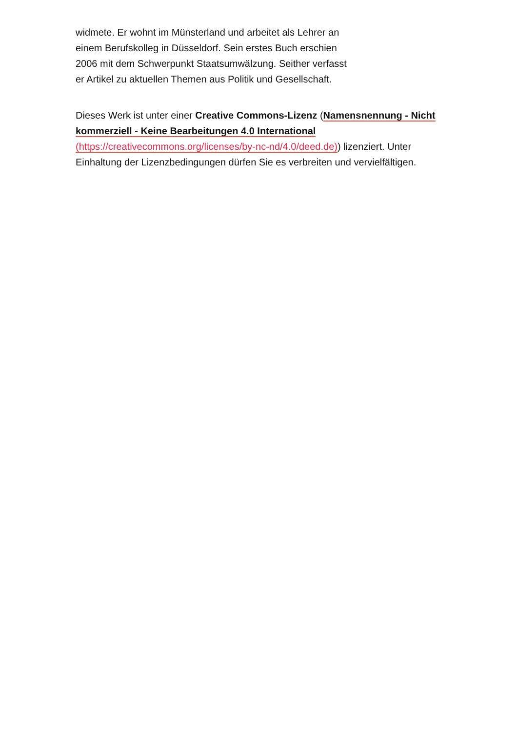widmete. Er wohnt im Münsterland und arbeitet als Lehrer an einem Berufskolleg in Düsseldorf. Sein erstes Buch erschien 2006 mit dem Schwerpunkt Staatsumwälzung. Seither verfasst er Artikel zu aktuellen Themen aus Politik und Gesellschaft.
Dieses Werk ist unter einer Creative Commons-Lizenz (Namensnennung - Nicht kommerziell - Keine Bearbeitungen 4.0 International (https://creativecommons.org/licenses/by-nc-nd/4.0/deed.de)) lizenziert. Unter Einhaltung der Lizenzbedingungen dürfen Sie es verbreiten und vervielfältigen.